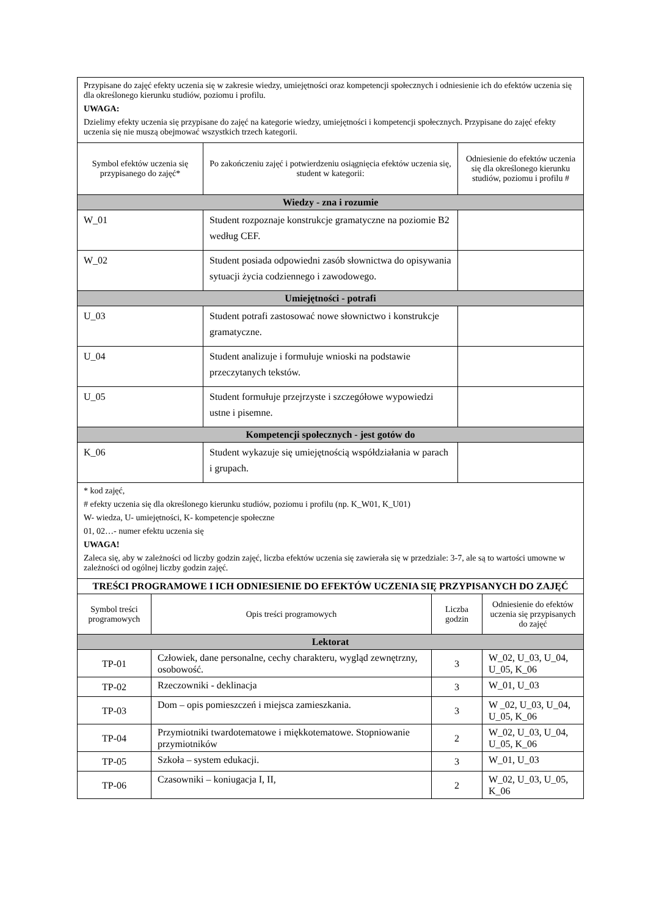| Przypisane do zajęć efekty uczenia się w zakresie wiedzy, umiejętności oraz kompetencji społecznych i odniesienie ich do efektów uczenia się dla określonego kierunku studiów, poziomu i profilu. UWAGA: Dzielimy efekty uczenia się przypisane do zajęć na kategorie wiedzy, umiejętności i kompetencji społecznych. Przypisane do zajęć efekty uczenia się nie muszą obejmować wszystkich trzech kategorii. | | |
| Symbol efektów uczenia się przypisanego do zajęć* | Po zakończeniu zajęć i potwierdzeniu osiągnięcia efektów uczenia się, student w kategorii: | Odniesienie do efektów uczenia się dla określonego kierunku studiów, poziomu i profilu # |
| Wiedzy - zna i rozumie | | |
| W_01 | Student rozpoznaje konstrukcje gramatyczne na poziomie B2 według CEF. | |
| W_02 | Student posiada odpowiedni zasób słownictwa do opisywania sytuacji życia codziennego i zawodowego. | |
| Umiejętności - potrafi | | |
| U_03 | Student potrafi zastosować nowe słownictwo i konstrukcje gramatyczne. | |
| U_04 | Student analizuje i formułuje wnioski na podstawie przeczytanych tekstów. | |
| U_05 | Student formułuje przejrzyste i szczegółowe wypowiedzi ustne i pisemne. | |
| Kompetencji społecznych - jest gotów do | | |
| K_06 | Student wykazuje się umiejętnością współdziałania w parach i grupach. | |
| * kod zajęć, # efekty uczenia się dla określonego kierunku studiów, poziomu i profilu (np. K_W01, K_U01) W- wiedza, U- umiejętności, K- kompetencje społeczne 01, 02…- numer efektu uczenia się UWAGA! Zaleca się, aby w zależności od liczby godzin zajęć, liczba efektów uczenia się zawierała się w przedziale: 3-7, ale są to wartości umowne w zależności od ogólnej liczby godzin zajęć. | | |
| TREŚCI PROGRAMOWE I ICH ODNIESIENIE DO EFEKTÓW UCZENIA SIĘ PRZYPISANYCH DO ZAJĘĆ | | | |
| Symbol treści programowych | Opis treści programowych | Liczba godzin | Odniesienie do efektów uczenia się przypisanych do zajęć |
| Lektorat | | | |
| TP-01 | Człowiek, dane personalne, cechy charakteru, wygląd zewnętrzny, osobowość. | 3 | W_02, U_03, U_04, U_05, K_06 |
| TP-02 | Rzeczowniki - deklinacja | 3 | W_01, U_03 |
| TP-03 | Dom – opis pomieszczeń i miejsca zamieszkania. | 3 | W _02, U_03, U_04, U_05, K_06 |
| TP-04 | Przymiotniki twardotematowe i miękkotematowe. Stopniowanie przymiotników | 2 | W_02, U_03, U_04, U_05, K_06 |
| TP-05 | Szkoła – system edukacji. | 3 | W_01, U_03 |
| TP-06 | Czasowniki – koniugacja I, II, | 2 | W_02, U_03, U_05, K_06 |